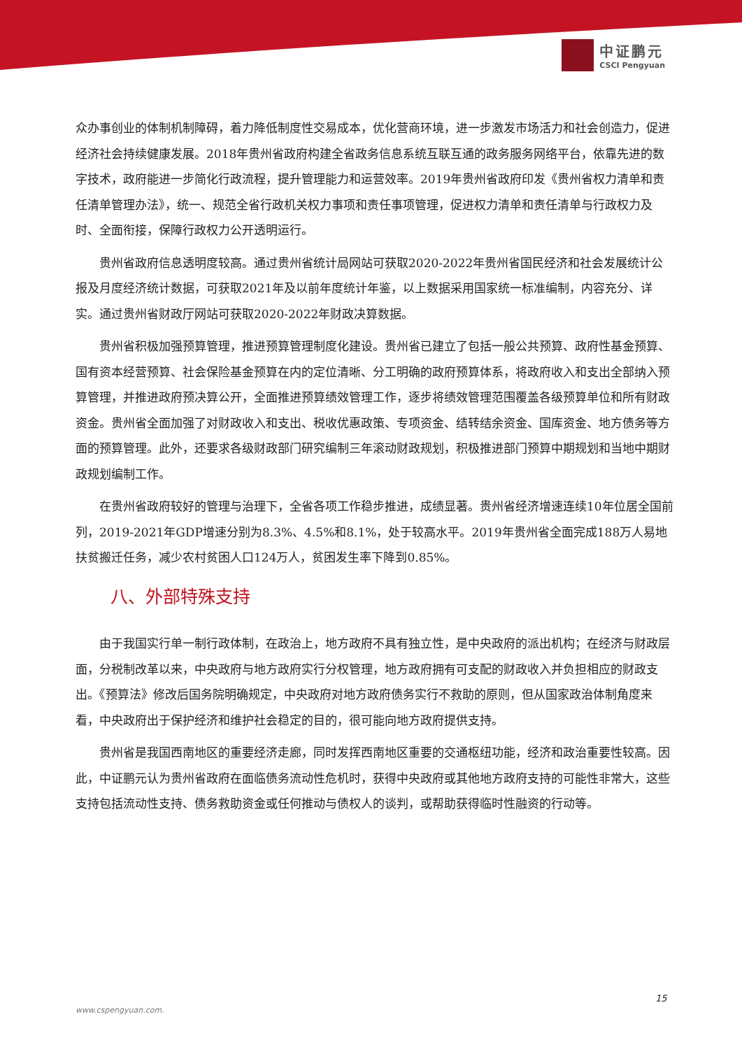中证鹏元
CSCI Pengyuan
众办事创业的体制机制障碍，着力降低制度性交易成本，优化营商环境，进一步激发市场活力和社会创造力，促进经济社会持续健康发展。2018年贵州省政府构建全省政务信息系统互联互通的政务服务网络平台，依靠先进的数字技术，政府能进一步简化行政流程，提升管理能力和运营效率。2019年贵州省政府印发《贵州省权力清单和责任清单管理办法》，统一、规范全省行政机关权力事项和责任事项管理，促进权力清单和责任清单与行政权力及时、全面衔接，保障行政权力公开透明运行。
贵州省政府信息透明度较高。通过贵州省统计局网站可获取2020-2022年贵州省国民经济和社会发展统计公报及月度经济统计数据，可获取2021年及以前年度统计年鉴，以上数据采用国家统一标准编制，内容充分、详实。通过贵州省财政厅网站可获取2020-2022年财政决算数据。
贵州省积极加强预算管理，推进预算管理制度化建设。贵州省已建立了包括一般公共预算、政府性基金预算、国有资本经营预算、社会保险基金预算在内的定位清晰、分工明确的政府预算体系，将政府收入和支出全部纳入预算管理，并推进政府预决算公开，全面推进预算绩效管理工作，逐步将绩效管理范围覆盖各级预算单位和所有财政资金。贵州省全面加强了对财政收入和支出、税收优惠政策、专项资金、结转结余资金、国库资金、地方债务等方面的预算管理。此外，还要求各级财政部门研究编制三年滚动财政规划，积极推进部门预算中期规划和当地中期财政规划编制工作。
在贵州省政府较好的管理与治理下，全省各项工作稳步推进，成绩显著。贵州省经济增速连续10年位居全国前列，2019-2021年GDP增速分别为8.3%、4.5%和8.1%，处于较高水平。2019年贵州省全面完成188万人易地扶贫搬迁任务，减少农村贫困人口124万人，贫困发生率下降到0.85%。
八、外部特殊支持
由于我国实行单一制行政体制，在政治上，地方政府不具有独立性，是中央政府的派出机构；在经济与财政层面，分税制改革以来，中央政府与地方政府实行分权管理，地方政府拥有可支配的财政收入并负担相应的财政支出。《预算法》修改后国务院明确规定，中央政府对地方政府债务实行不救助的原则，但从国家政治体制角度来看，中央政府出于保护经济和维护社会稳定的目的，很可能向地方政府提供支持。
贵州省是我国西南地区的重要经济走廊，同时发挥西南地区重要的交通枢纽功能，经济和政治重要性较高。因此，中证鹏元认为贵州省政府在面临债务流动性危机时，获得中央政府或其他地方政府支持的可能性非常大，这些支持包括流动性支持、债务救助资金或任何推动与债权人的谈判，或帮助获得临时性融资的行动等。
15
www.cspengyuan.com.